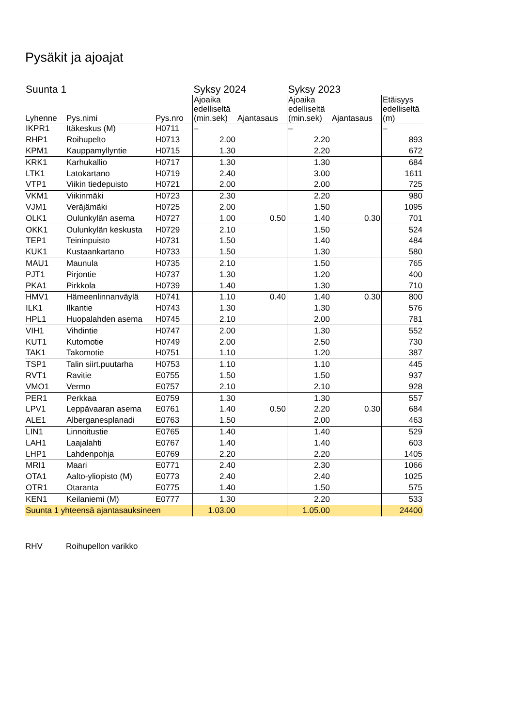Pysäkit ja ajoajat
| Suunta 1 | | | Syksy 2024 | | Syksy 2023 | | |
| --- | --- | --- | --- | --- | --- | --- | --- |
| Lyhenne | Pys.nimi | Pys.nro | Ajoaika edelliseltä (min.sek) | Ajantasaus | Ajoaika edelliseltä (min.sek) | Ajantasaus | Etäisyys edelliseltä (m) |
| IKPR1 | Itäkeskus (M) | H0711 | – | | – | | – |
| RHP1 | Roihupelto | H0713 | 2.00 | | 2.20 | | 893 |
| KPM1 | Kauppamyllyntie | H0715 | 1.30 | | 2.20 | | 672 |
| KRK1 | Karhukallio | H0717 | 1.30 | | 1.30 | | 684 |
| LTK1 | Latokartano | H0719 | 2.40 | | 3.00 | | 1611 |
| VTP1 | Viikin tiedepuisto | H0721 | 2.00 | | 2.00 | | 725 |
| VKM1 | Viikinmäki | H0723 | 2.30 | | 2.20 | | 980 |
| VJM1 | Veräjämäki | H0725 | 2.00 | | 1.50 | | 1095 |
| OLK1 | Oulunkylän asema | H0727 | 1.00 | 0.50 | 1.40 | 0.30 | 701 |
| OKK1 | Oulunkylän keskusta | H0729 | 2.10 | | 1.50 | | 524 |
| TEP1 | Teininpuisto | H0731 | 1.50 | | 1.40 | | 484 |
| KUK1 | Kustaankartano | H0733 | 1.50 | | 1.30 | | 580 |
| MAU1 | Maunula | H0735 | 2.10 | | 1.50 | | 765 |
| PJT1 | Pirjontie | H0737 | 1.30 | | 1.20 | | 400 |
| PKA1 | Pirkkola | H0739 | 1.40 | | 1.30 | | 710 |
| HMV1 | Hämeenlinnanväylä | H0741 | 1.10 | 0.40 | 1.40 | 0.30 | 800 |
| ILK1 | Ilkantie | H0743 | 1.30 | | 1.30 | | 576 |
| HPL1 | Huopalahden asema | H0745 | 2.10 | | 2.00 | | 781 |
| VIH1 | Vihdintie | H0747 | 2.00 | | 1.30 | | 552 |
| KUT1 | Kutomotie | H0749 | 2.00 | | 2.50 | | 730 |
| TAK1 | Takomotie | H0751 | 1.10 | | 1.20 | | 387 |
| TSP1 | Talin siirt.puutarha | H0753 | 1.10 | | 1.10 | | 445 |
| RVT1 | Ravitie | E0755 | 1.50 | | 1.50 | | 937 |
| VMO1 | Vermo | E0757 | 2.10 | | 2.10 | | 928 |
| PER1 | Perkkaa | E0759 | 1.30 | | 1.30 | | 557 |
| LPV1 | Leppävaaran asema | E0761 | 1.40 | 0.50 | 2.20 | 0.30 | 684 |
| ALE1 | Alberganesplanadi | E0763 | 1.50 | | 2.00 | | 463 |
| LIN1 | Linnoitustie | E0765 | 1.40 | | 1.40 | | 529 |
| LAH1 | Laajalahti | E0767 | 1.40 | | 1.40 | | 603 |
| LHP1 | Lahdenpohja | E0769 | 2.20 | | 2.20 | | 1405 |
| MRI1 | Maari | E0771 | 2.40 | | 2.30 | | 1066 |
| OTA1 | Aalto-yliopisto (M) | E0773 | 2.40 | | 2.40 | | 1025 |
| OTR1 | Otaranta | E0775 | 1.40 | | 1.50 | | 575 |
| KEN1 | Keilaniemi (M) | E0777 | 1.30 | | 2.20 | | 533 |
| Suunta 1 yhteensä ajantasauksineen | | | 1.03.00 | | 1.05.00 | | 24400 |
RHV Roihupellon varikko